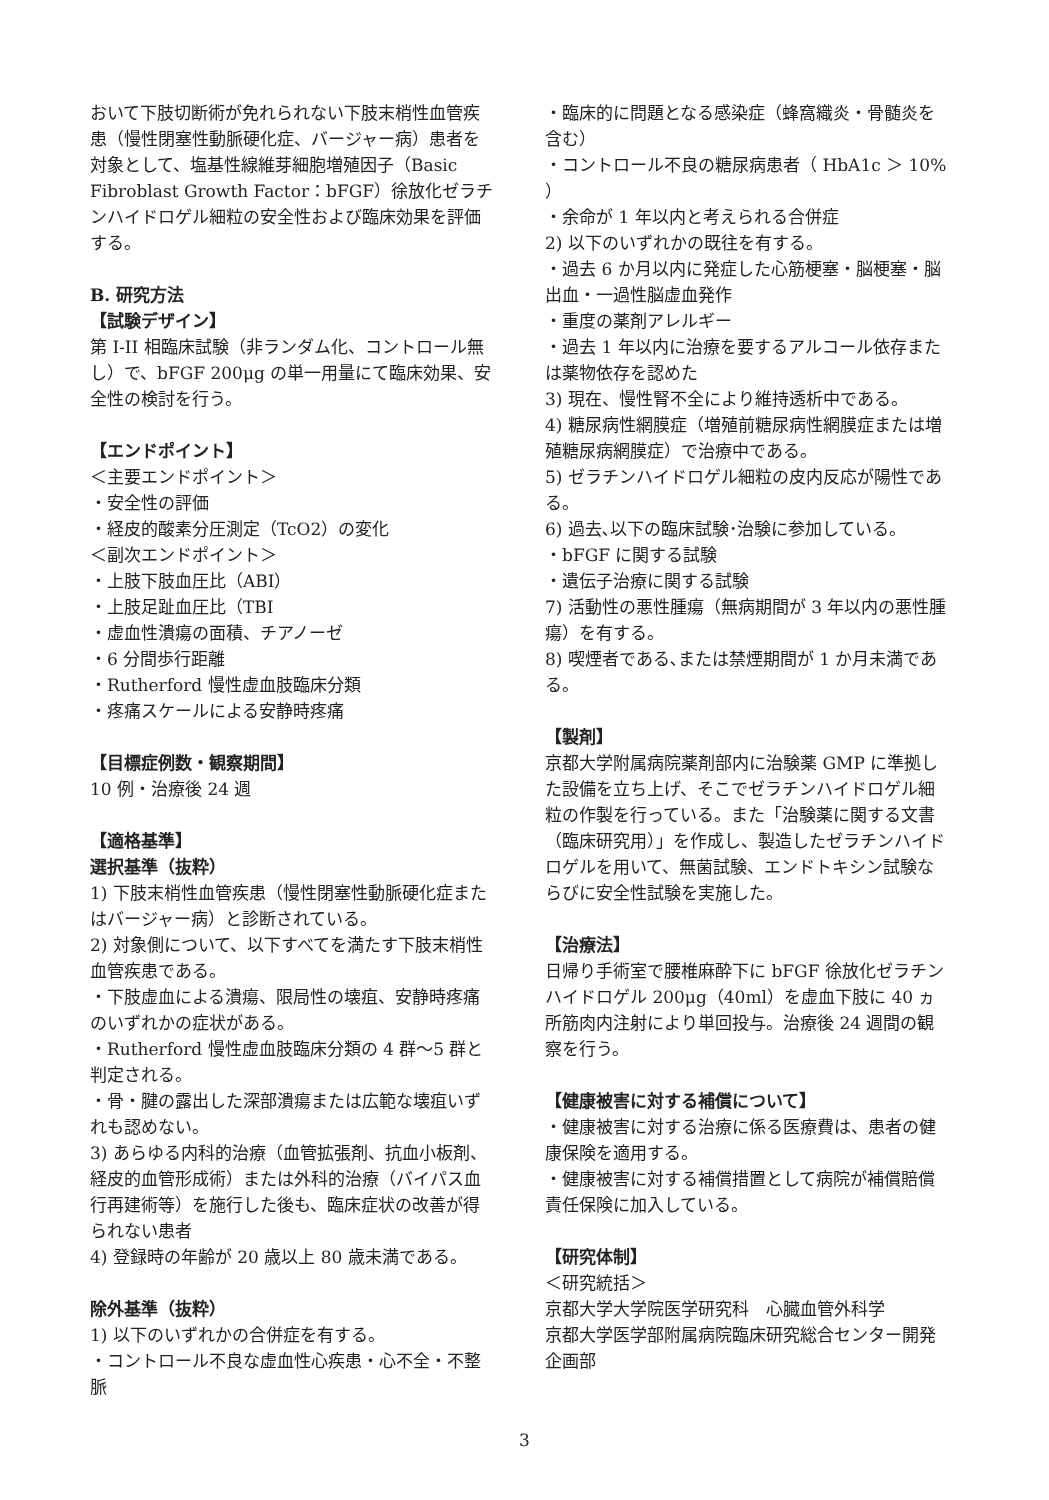おいて下肢切断術が免れられない下肢末梢性血管疾患（慢性閉塞性動脈硬化症、バージャー病）患者を対象として、塩基性線維芽細胞増殖因子（Basic Fibroblast Growth Factor：bFGF）徐放化ゼラチンハイドロゲル細粒の安全性および臨床効果を評価する。
B. 研究方法
【試験デザイン】
第 I-II 相臨床試験（非ランダム化、コントロール無し）で、bFGF 200μg の単一用量にて臨床効果、安全性の検討を行う。
【エンドポイント】
＜主要エンドポイント＞
・安全性の評価
・経皮的酸素分圧測定（TcO2）の変化
＜副次エンドポイント＞
・上肢下肢血圧比（ABI）
・上肢足趾血圧比（TBI
・虚血性潰瘍の面積、チアノーゼ
・6 分間歩行距離
・Rutherford 慢性虚血肢臨床分類
・疼痛スケールによる安静時疼痛
【目標症例数・観察期間】
10 例・治療後 24 週
【適格基準】
選択基準（抜粋）
1) 下肢末梢性血管疾患（慢性閉塞性動脈硬化症またはバージャー病）と診断されている。
2) 対象側について、以下すべてを満たす下肢末梢性血管疾患である。
・下肢虚血による潰瘍、限局性の壊疽、安静時疼痛のいずれかの症状がある。
・Rutherford 慢性虚血肢臨床分類の 4 群～5 群と判定される。
・骨・腱の露出した深部潰瘍または広範な壊疽いずれも認めない。
3) あらゆる内科的治療（血管拡張剤、抗血小板剤、経皮的血管形成術）または外科的治療（バイパス血行再建術等）を施行した後も、臨床症状の改善が得られない患者
4) 登録時の年齢が 20 歳以上 80 歳未満である。
除外基準（抜粋）
1) 以下のいずれかの合併症を有する。
・コントロール不良な虚血性心疾患・心不全・不整脈
・臨床的に問題となる感染症（蜂窩織炎・骨髄炎を含む）
・コントロール不良の糖尿病患者（ HbA1c ＞ 10% ）
・余命が 1 年以内と考えられる合併症
2) 以下のいずれかの既往を有する。
・過去 6 か月以内に発症した心筋梗塞・脳梗塞・脳出血・一過性脳虚血発作
・重度の薬剤アレルギー
・過去 1 年以内に治療を要するアルコール依存または薬物依存を認めた
3) 現在、慢性腎不全により維持透析中である。
4) 糖尿病性網膜症（増殖前糖尿病性網膜症または増殖糖尿病網膜症）で治療中である。
5) ゼラチンハイドロゲル細粒の皮内反応が陽性である。
6) 過去､以下の臨床試験･治験に参加している。
・bFGF に関する試験
・遺伝子治療に関する試験
7) 活動性の悪性腫瘍（無病期間が 3 年以内の悪性腫瘍）を有する。
8) 喫煙者である､または禁煙期間が 1 か月未満である。
【製剤】
京都大学附属病院薬剤部内に治験薬 GMP に準拠した設備を立ち上げ、そこでゼラチンハイドロゲル細粒の作製を行っている。また「治験薬に関する文書（臨床研究用）」を作成し、製造したゼラチンハイドロゲルを用いて、無菌試験、エンドトキシン試験ならびに安全性試験を実施した。
【治療法】
日帰り手術室で腰椎麻酔下に bFGF 徐放化ゼラチンハイドロゲル 200μg（40ml）を虚血下肢に 40 ヵ所筋肉内注射により単回投与。治療後 24 週間の観察を行う。
【健康被害に対する補償について】
・健康被害に対する治療に係る医療費は、患者の健康保険を適用する。
・健康被害に対する補償措置として病院が補償賠償責任保険に加入している。
【研究体制】
＜研究統括＞
京都大学大学院医学研究科　心臓血管外科学
京都大学医学部附属病院臨床研究総合センター開発企画部
3